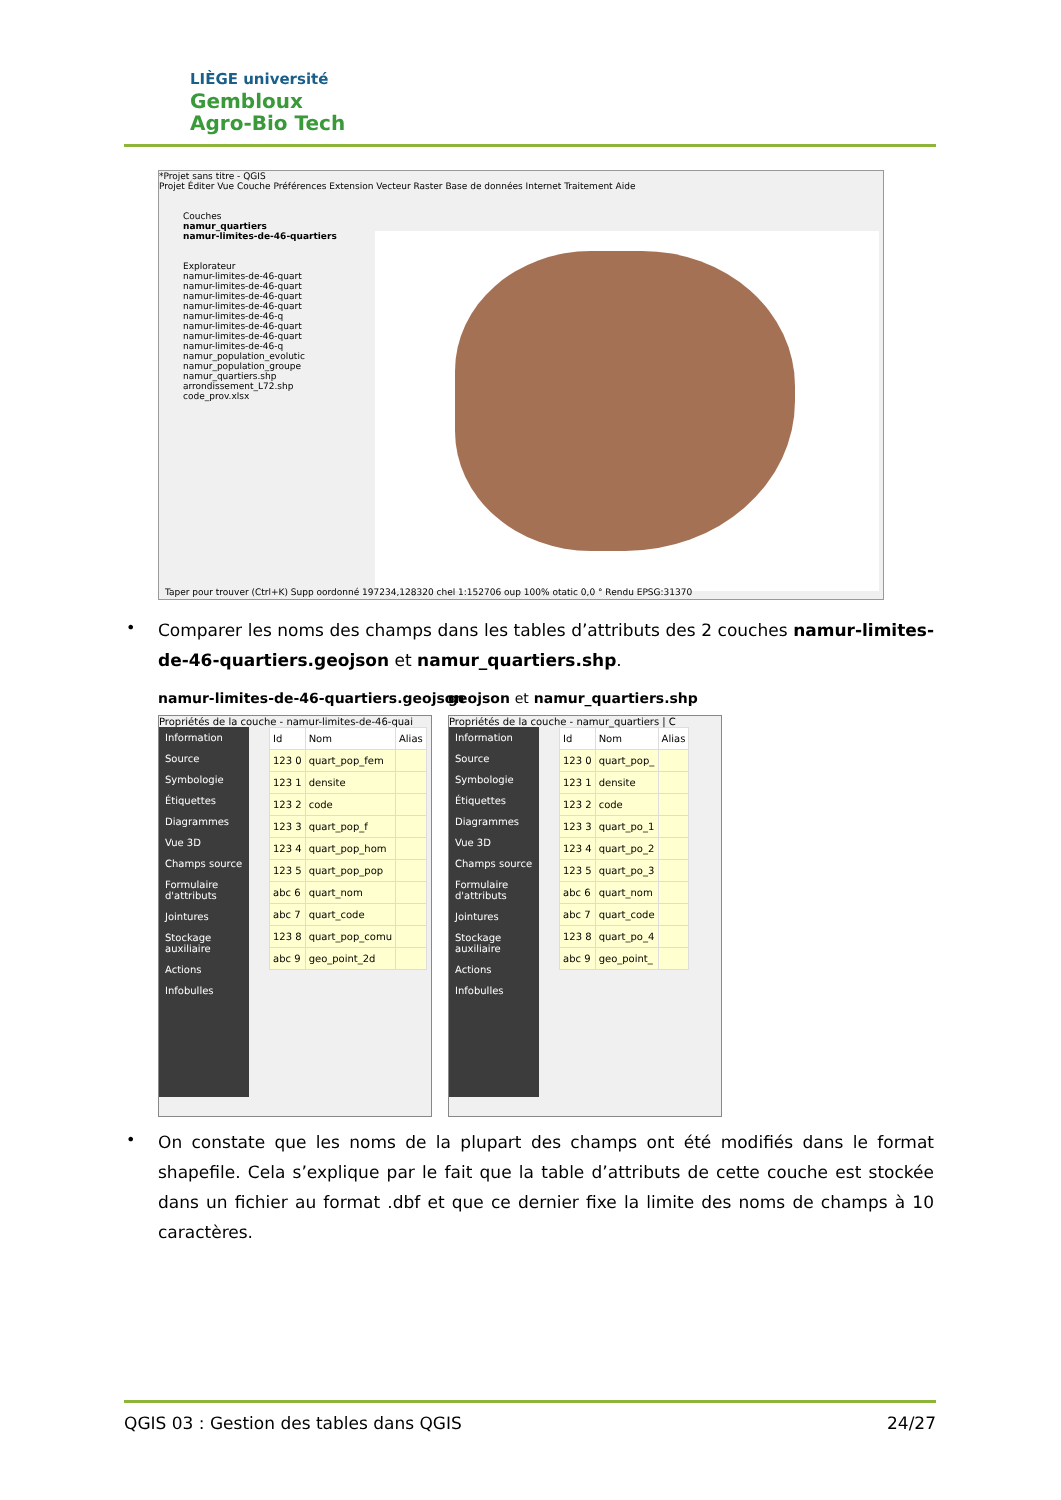LIÈGE université
Gembloux
Agro-Bio Tech
*Projet sans titre - QGIS
Projet Éditer Vue Couche Préférences Extension Vecteur Raster Base de données Internet Traitement Aide
Couches
namur_quartiers
namur-limites-de-46-quartiers
Explorateur
namur-limites-de-46-quart
namur-limites-de-46-quart
namur-limites-de-46-quart
namur-limites-de-46-quart
namur-limites-de-46-q
namur-limites-de-46-quart
namur-limites-de-46-quart
namur-limites-de-46-q
namur_population_evolutic
namur_population_groupe
namur_quartiers.shp
arrondissement_L72.shp
code_prov.xlsx
Taper pour trouver (Ctrl+K) Supp oordonné 197234,128320 chel 1:152706 oup 100% otatic 0,0 ° Rendu EPSG:31370
•
Comparer les noms des champs dans les tables d’attributs des 2 couches namur-limites-de-46-quartiers.geojson et namur_quartiers.shp.
namur-limites-de-46-quartiers.geojson
geojson et namur_quartiers.shp
Propriétés de la couche - namur-limites-de-46-quai
Information
Source
Symbologie
Étiquettes
Diagrammes
Vue 3D
Champs source
Formulaire d'attributs
Jointures
Stockage auxiliaire
Actions
Infobulles
| Id | Nom | Alias |
| --- | --- | --- |
| 123 0 | quart_pop_fem | |
| 123 1 | densite | |
| 123 2 | code | |
| 123 3 | quart_pop_f | |
| 123 4 | quart_pop_hom | |
| 123 5 | quart_pop_pop | |
| abc 6 | quart_nom | |
| abc 7 | quart_code | |
| 123 8 | quart_pop_comu | |
| abc 9 | geo_point_2d | |
Propriétés de la couche - namur_quartiers | C
Information
Source
Symbologie
Étiquettes
Diagrammes
Vue 3D
Champs source
Formulaire d'attributs
Jointures
Stockage auxiliaire
Actions
Infobulles
| Id | Nom | Alias |
| --- | --- | --- |
| 123 0 | quart_pop_ | |
| 123 1 | densite | |
| 123 2 | code | |
| 123 3 | quart_po_1 | |
| 123 4 | quart_po_2 | |
| 123 5 | quart_po_3 | |
| abc 6 | quart_nom | |
| abc 7 | quart_code | |
| 123 8 | quart_po_4 | |
| abc 9 | geo_point_ | |
•
On constate que les noms de la plupart des champs ont été modifiés dans le format shapefile. Cela s’explique par le fait que la table d’attributs de cette couche est stockée dans un fichier au format .dbf et que ce dernier fixe la limite des noms de champs à 10 caractères.
QGIS 03 : Gestion des tables dans QGIS 24/27